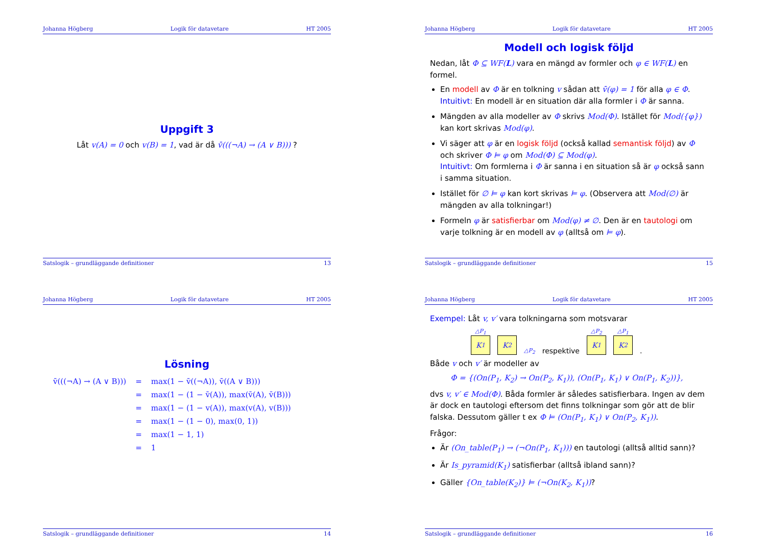Johanna Högberg Logik för datavetare HT 2005
Uppgift 3
Låt v(A) = 0 och v(B) = 1, vad är då v̄(((¬A) → (A ∨ B))) ?
Satslogik – grundläggande definitioner 13
Johanna Högberg Logik för datavetare HT 2005
Modell och logisk följd
Nedan, låt Φ ⊆ WF(L) vara en mängd av formler och φ ∈ WF(L) en formel.
En modell av Φ är en tolkning v sådan att v̄(φ) = 1 för alla φ ∈ Φ.
Intuitivt: En modell är en situation där alla formler i Φ är sanna.
Mängden av alla modeller av Φ skrivs Mod(Φ). Istället för Mod({φ}) kan kort skrivas Mod(φ).
Vi säger att φ är en logisk följd (också kallad semantisk följd) av Φ och skriver Φ ⊨ φ om Mod(Φ) ⊆ Mod(φ).
Intuitivt: Om formlerna i Φ är sanna i en situation så är φ också sann i samma situation.
Istället för ∅ ⊨ φ kan kort skrivas ⊨ φ. (Observera att Mod(∅) är mängden av alla tolkningar!)
Formeln φ är satisfierbar om Mod(φ) ≠ ∅. Den är en tautologi om varje tolkning är en modell av φ (alltså om ⊨ φ).
Satslogik – grundläggande definitioner 15
Johanna Högberg Logik för datavetare HT 2005
Lösning
| v̄(((¬A) → (A ∨ B))) | = | max(1 − v̄((¬A)), v̄((A ∨ B))) |
| | = | max(1 − (1 − v̄(A)), max(v̄(A), v̄(B))) |
| | = | max(1 − (1 − v(A)), max(v(A), v(B))) |
| | = | max(1 − (1 − 0), max(0, 1)) |
| | = | max(1 − 1, 1) |
| | = | 1 |
Satslogik – grundläggande definitioner 14
Johanna Högberg Logik för datavetare HT 2005
Exempel: Låt v, v′ vara tolkningarna som motsvarar
△P<sub>1</sub>
K<sub>1</sub>
K<sub>2</sub>
△P<sub>2</sub>
respektive
△P<sub>2</sub>
K<sub>1</sub>
△P<sub>1</sub>
K<sub>2</sub>
.
Både v och v′ är modeller av
Φ = {(On(P<sub>1</sub>, K<sub>2</sub>) → On(P<sub>2</sub>, K<sub>1</sub>)), (On(P<sub>1</sub>, K<sub>1</sub>) ∨ On(P<sub>1</sub>, K<sub>2</sub>))},
dvs v, v′ ∈ Mod(Φ). Båda formler är således satisfierbara. Ingen av dem är dock en tautologi eftersom det finns tolkningar som gör att de blir falska. Dessutom gäller t ex Φ ⊨ (On(P<sub>1</sub>, K<sub>1</sub>) ∨ On(P<sub>2</sub>, K<sub>1</sub>)).
Frågor:
Är (On_table(P<sub>1</sub>) → (¬On(P<sub>1</sub>, K<sub>1</sub>))) en tautologi (alltså alltid sann)?
Är Is_pyramid(K<sub>1</sub>) satisfierbar (alltså ibland sann)?
Gäller {On_table(K<sub>2</sub>)} ⊨ (¬On(K<sub>2</sub>, K<sub>1</sub>))?
Satslogik – grundläggande definitioner 16